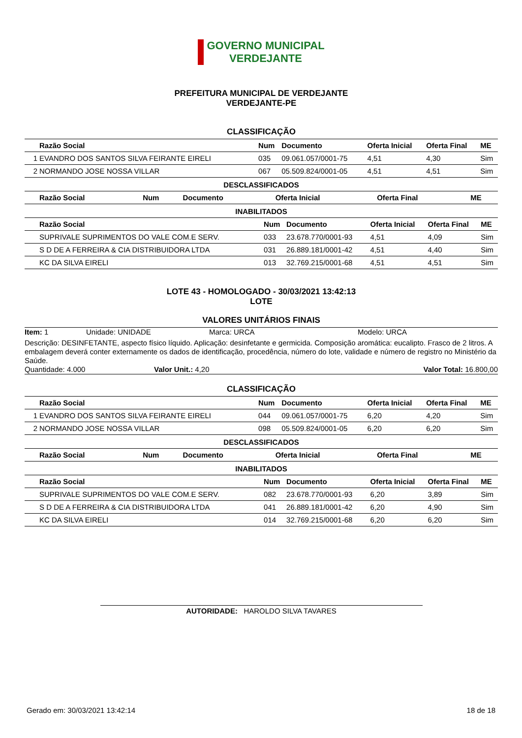GOVERNO MUNICIPAL
VERDEJANTE
PREFEITURA MUNICIPAL DE VERDEJANTE
VERDEJANTE-PE
CLASSIFICAÇÃO
| | Razão Social | Num | Documento | Oferta Inicial | Oferta Final | ME |
| --- | --- | --- | --- | --- | --- | --- |
| 1 | EVANDRO DOS SANTOS SILVA FEIRANTE EIRELI | 035 | 09.061.057/0001-75 | 4,51 | 4,30 | Sim |
| 2 | NORMANDO JOSE NOSSA VILLAR | 067 | 05.509.824/0001-05 | 4,51 | 4,51 | Sim |
DESCLASSIFICADOS
| | Razão Social | Num | Documento | Oferta Inicial | Oferta Final | ME |
| --- | --- | --- | --- | --- | --- | --- |
INABILITADOS
| | Razão Social | Num | Documento | Oferta Inicial | Oferta Final | ME |
| --- | --- | --- | --- | --- | --- | --- |
| | SUPRIVALE SUPRIMENTOS DO VALE COM.E SERV. | 033 | 23.678.770/0001-93 | 4,51 | 4,09 | Sim |
| | S D DE A FERREIRA & CIA DISTRIBUIDORA LTDA | 031 | 26.889.181/0001-42 | 4,51 | 4,40 | Sim |
| | KC DA SILVA EIRELI | 013 | 32.769.215/0001-68 | 4,51 | 4,51 | Sim |
LOTE 43 - HOMOLOGADO - 30/03/2021 13:42:13
LOTE
VALORES UNITÁRIOS FINAIS
Item: 1 Unidade: UNIDADE Marca: URCA Modelo: URCA
Descrição: DESINFETANTE, aspecto físico líquido. Aplicação: desinfetante e germicida. Composição aromática: eucalipto. Frasco de 2 litros. A embalagem deverá conter externamente os dados de identificação, procedência, número do lote, validade e número de registro no Ministério da Saúde.
Quantidade: 4.000 Valor Unit.: 4,20 Valor Total: 16.800,00
CLASSIFICAÇÃO
| | Razão Social | Num | Documento | Oferta Inicial | Oferta Final | ME |
| --- | --- | --- | --- | --- | --- | --- |
| 1 | EVANDRO DOS SANTOS SILVA FEIRANTE EIRELI | 044 | 09.061.057/0001-75 | 6,20 | 4,20 | Sim |
| 2 | NORMANDO JOSE NOSSA VILLAR | 098 | 05.509.824/0001-05 | 6,20 | 6,20 | Sim |
DESCLASSIFICADOS
| | Razão Social | Num | Documento | Oferta Inicial | Oferta Final | ME |
| --- | --- | --- | --- | --- | --- | --- |
INABILITADOS
| | Razão Social | Num | Documento | Oferta Inicial | Oferta Final | ME |
| --- | --- | --- | --- | --- | --- | --- |
| | SUPRIVALE SUPRIMENTOS DO VALE COM.E SERV. | 082 | 23.678.770/0001-93 | 6,20 | 3,89 | Sim |
| | S D DE A FERREIRA & CIA DISTRIBUIDORA LTDA | 041 | 26.889.181/0001-42 | 6,20 | 4,90 | Sim |
| | KC DA SILVA EIRELI | 014 | 32.769.215/0001-68 | 6,20 | 6,20 | Sim |
AUTORIDADE: HAROLDO SILVA TAVARES
Gerado em: 30/03/2021 13:42:14 18 de 18